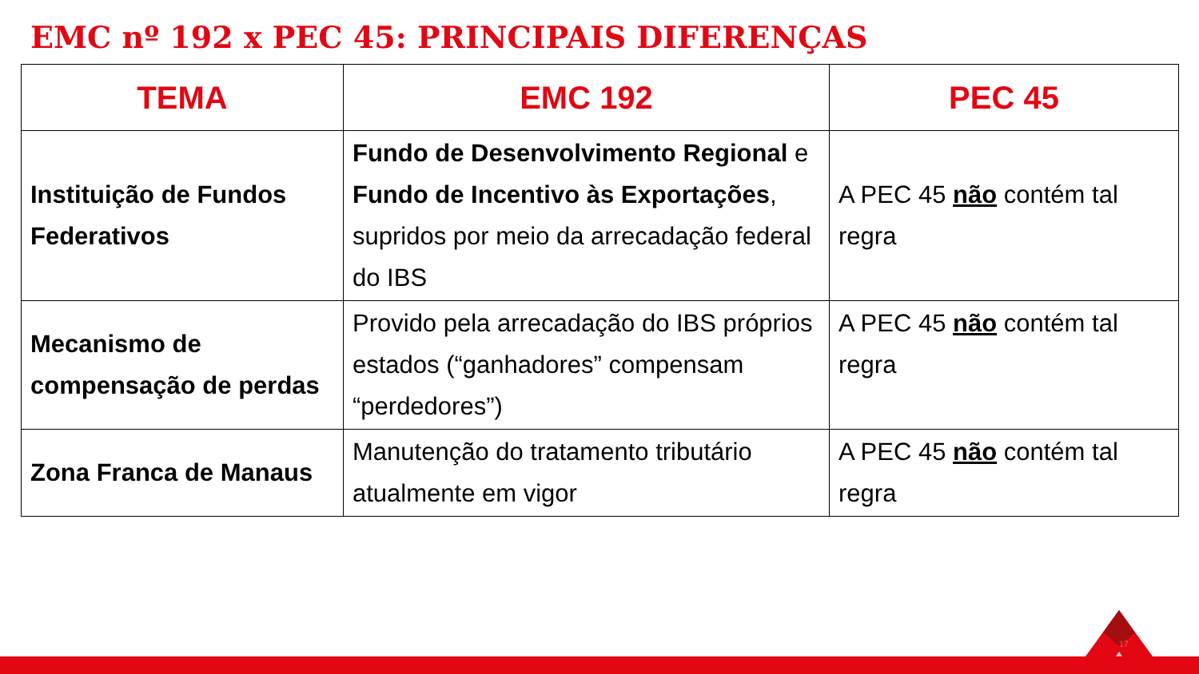EMC nº 192 x PEC 45: PRINCIPAIS DIFERENÇAS
| TEMA | EMC 192 | PEC 45 |
| --- | --- | --- |
| Instituição de Fundos Federativos | Fundo de Desenvolvimento Regional e Fundo de Incentivo às Exportações , supridos por meio da arrecadação federal do IBS | A PEC 45 não contém tal regra |
| Mecanismo de compensação de perdas | Provido pela arrecadação do IBS próprios estados (“ganhadores” compensam “perdedores”) | A PEC 45 não contém tal regra |
| Zona Franca de Manaus | Manutenção do tratamento tributário atualmente em vigor | A PEC 45 não contém tal regra |
17